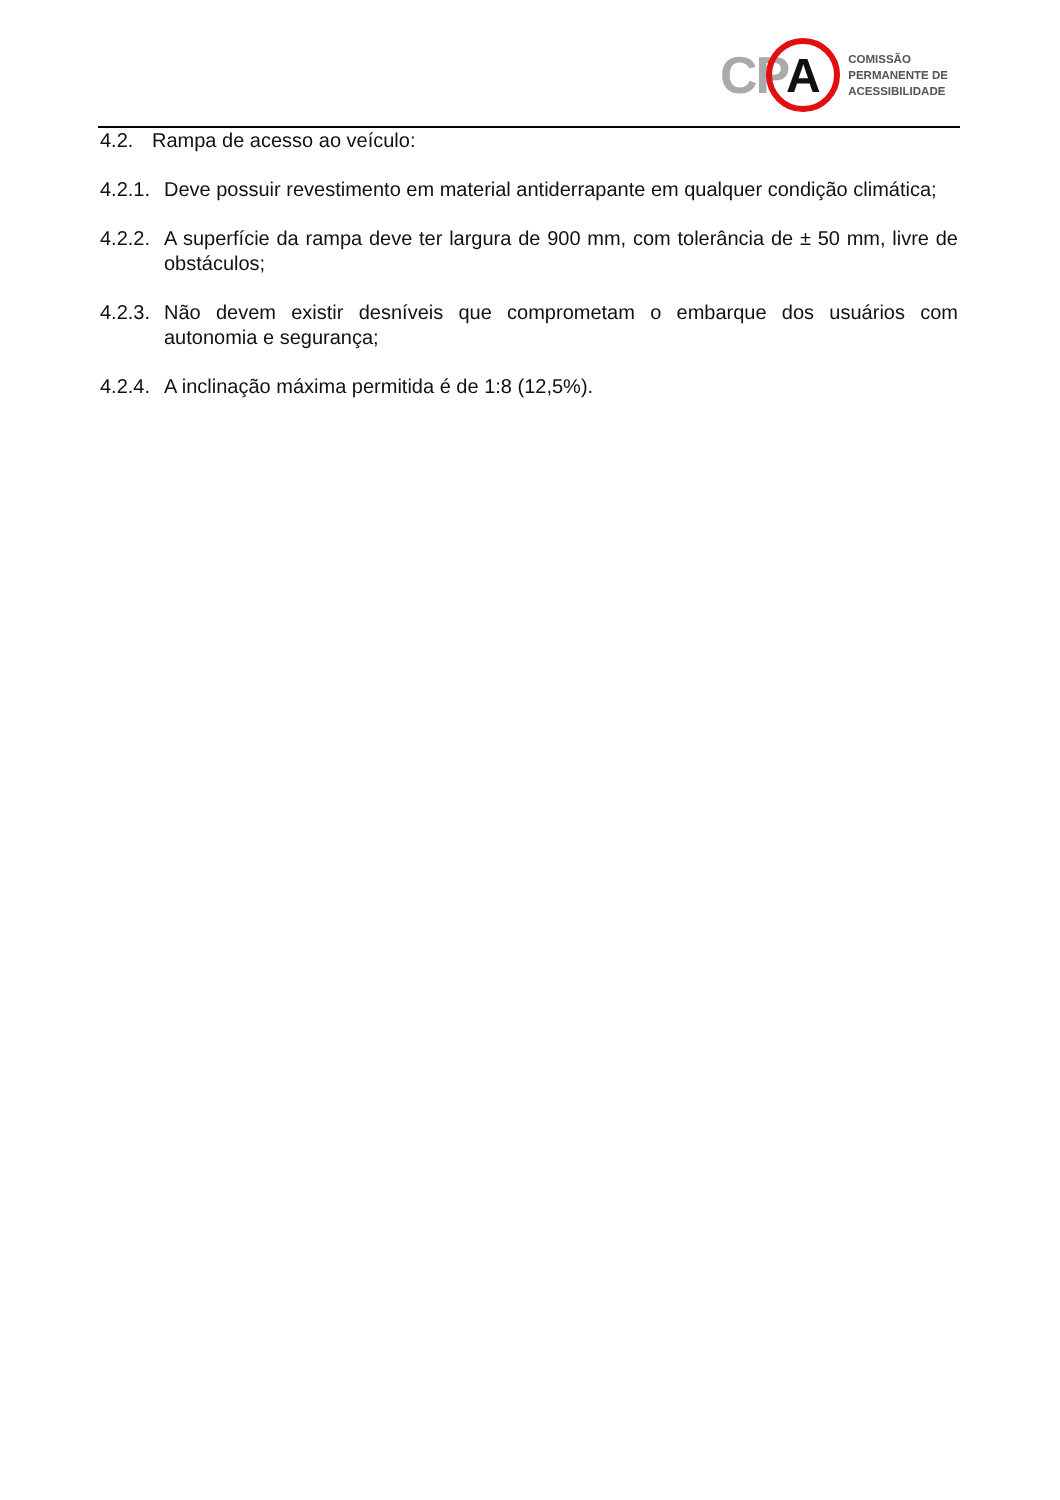CP
A
COMISSÃO
PERMANENTE DE
ACESSIBILIDADE
4.2. Rampa de acesso ao veículo:
4.2.1. Deve possuir revestimento em material antiderrapante em qualquer condição climática;
4.2.2. A superfície da rampa deve ter largura de 900 mm, com tolerância de ± 50 mm, livre de obstáculos;
4.2.3. Não devem existir desníveis que comprometam o embarque dos usuários com autonomia e segurança;
4.2.4. A inclinação máxima permitida é de 1:8 (12,5%).